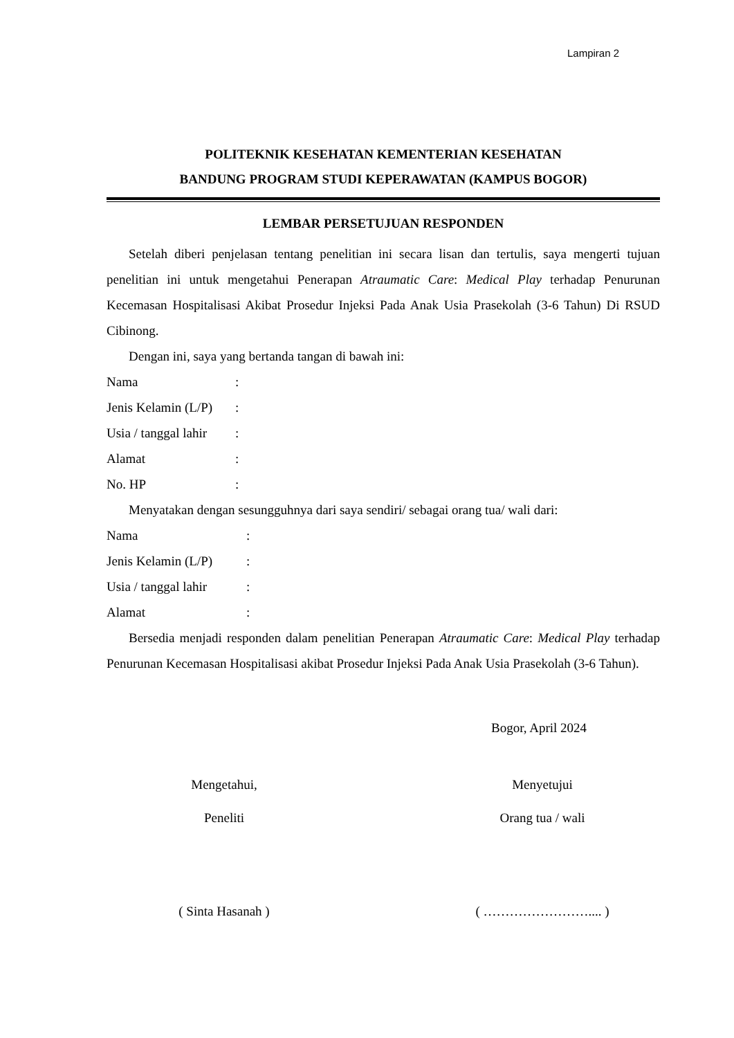Lampiran 2
POLITEKNIK KESEHATAN KEMENTERIAN KESEHATAN
BANDUNG PROGRAM STUDI KEPERAWATAN (KAMPUS BOGOR)
LEMBAR PERSETUJUAN RESPONDEN
Setelah diberi penjelasan tentang penelitian ini secara lisan dan tertulis, saya mengerti tujuan penelitian ini untuk mengetahui Penerapan Atraumatic Care: Medical Play terhadap Penurunan Kecemasan Hospitalisasi Akibat Prosedur Injeksi Pada Anak Usia Prasekolah (3-6 Tahun) Di RSUD Cibinong.
Dengan ini, saya yang bertanda tangan di bawah ini:
Nama:
Jenis Kelamin (L/P):
Usia / tanggal lahir:
Alamat:
No. HP:
Menyatakan dengan sesungguhnya dari saya sendiri/ sebagai orang tua/ wali dari:
Nama:
Jenis Kelamin (L/P):
Usia / tanggal lahir:
Alamat:
Bersedia menjadi responden dalam penelitian Penerapan Atraumatic Care: Medical Play terhadap Penurunan Kecemasan Hospitalisasi akibat Prosedur Injeksi Pada Anak Usia Prasekolah (3-6 Tahun).
Bogor, April 2024
Mengetahui,
Peneliti
Menyetujui
Orang tua / wali
( Sinta Hasanah ) ( …………………….... )